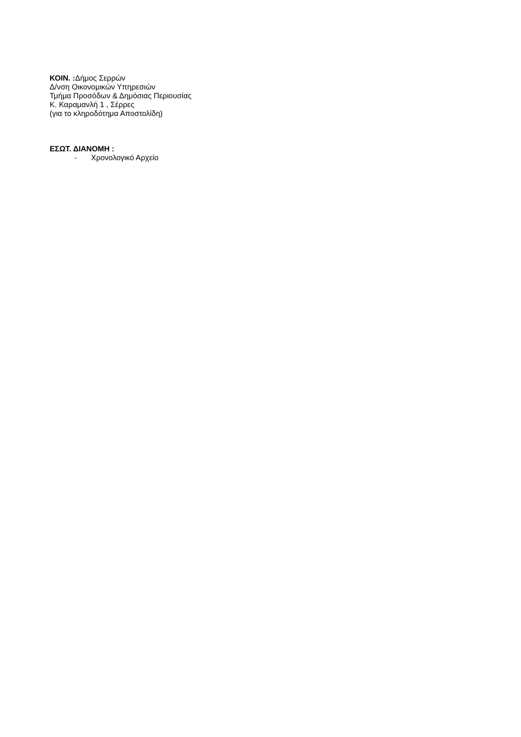ΚΟΙΝ. : Δήμος Σερρών
Δ/νση Οικονομικών Υπηρεσιών
Τμήμα Προσόδων & Δημόσιας Περιουσίας
Κ. Καραμανλή 1 , Σέρρες
(για το κληροδότημα Αποστολίδη)
ΕΣΩΤ. ΔΙΑΝΟΜΗ :
- Χρονολογικό Αρχείο